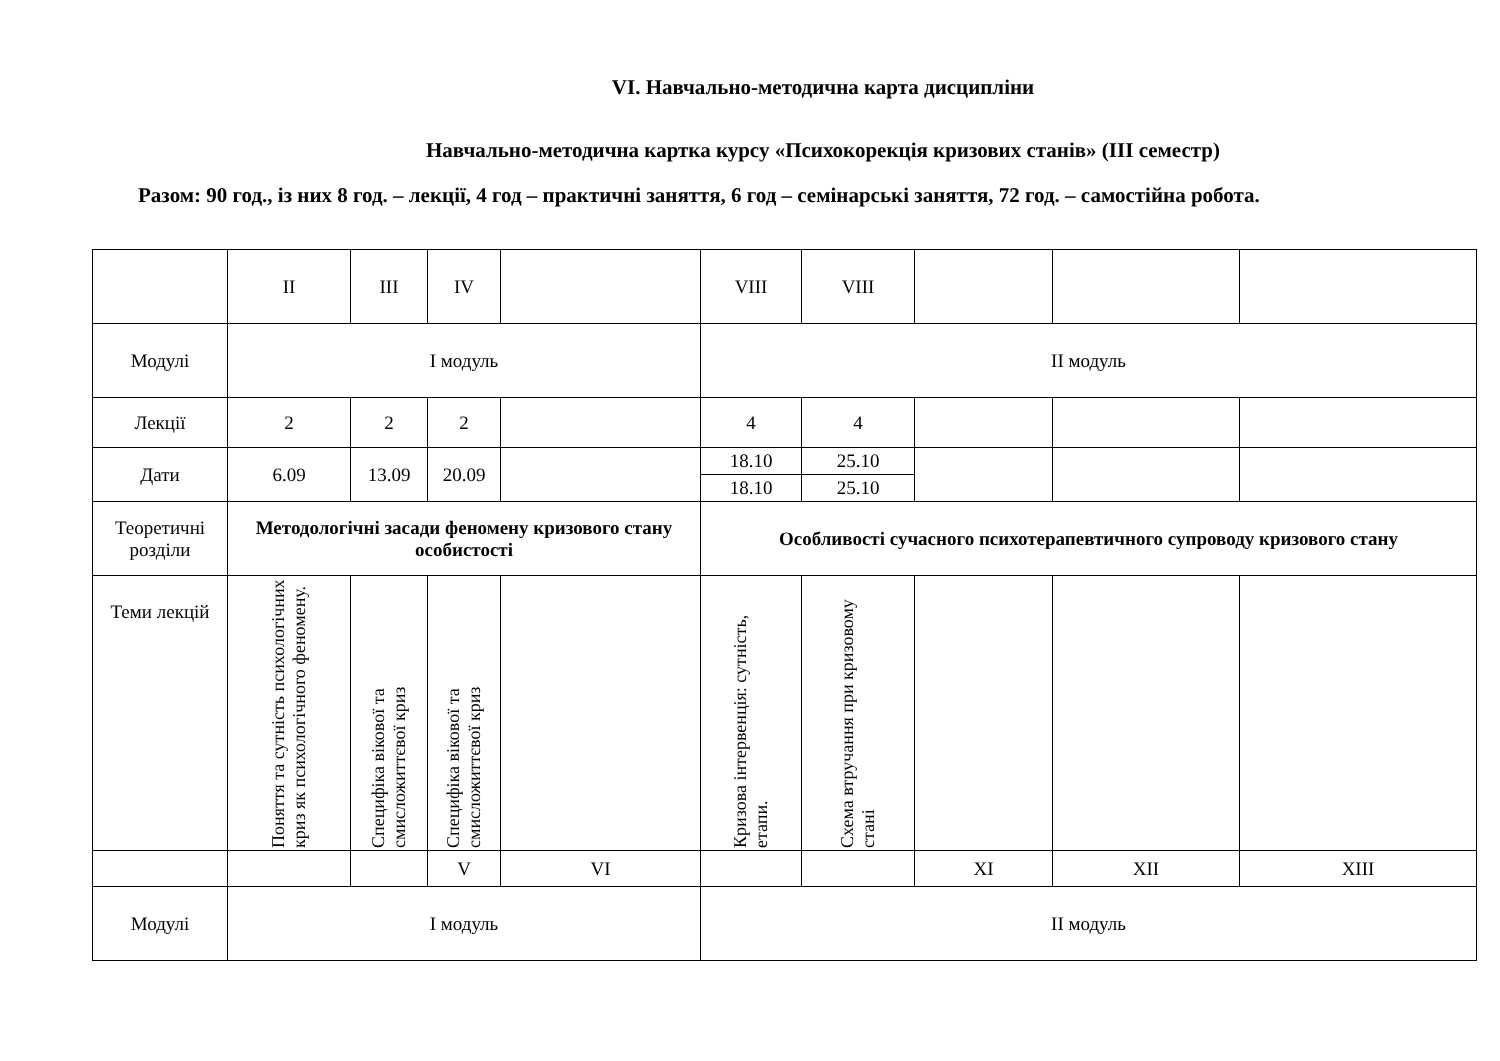VI. Навчально-методична карта дисципліни
Навчально-методична картка курсу «Психокорекція кризових станів» (ІІІ семестр)
Разом: 90 год., із них 8 год. – лекції, 4 год – практичні заняття, 6 год – семінарські заняття, 72 год. – самостійна робота.
| | II | III | IV | | VIII | VIII | | | |
| Модулі | І модуль | | | | ІІ модуль | | | | |
| Лекції | 2 | 2 | 2 | | 4 | 4 | | | |
| Дати | 6.09 | 13.09 | 20.09 | | 18.10 | 25.10 | | | |
| | | | | | 18.10 | 25.10 | | | |
| Теоретичні розділи | Методологічні засади феномену кризового стану особистості | | | | Особливості сучасного психотерапевтичного супроводу кризового стану | | | | |
| Теми лекцій | Поняття та сутність психологічних криз як психологічного феномену. | Специфіка вікової та смисложиттєвої криз | Специфіка вікової та смисложиттєвої криз | | Кризова інтервенція: сутність, етапи. | Схема втручання при кризовому стані | | | |
| | | | V | VI | | | XI | XII | XIII |
| Модулі | І модуль | | | | ІІ модуль | | | | |